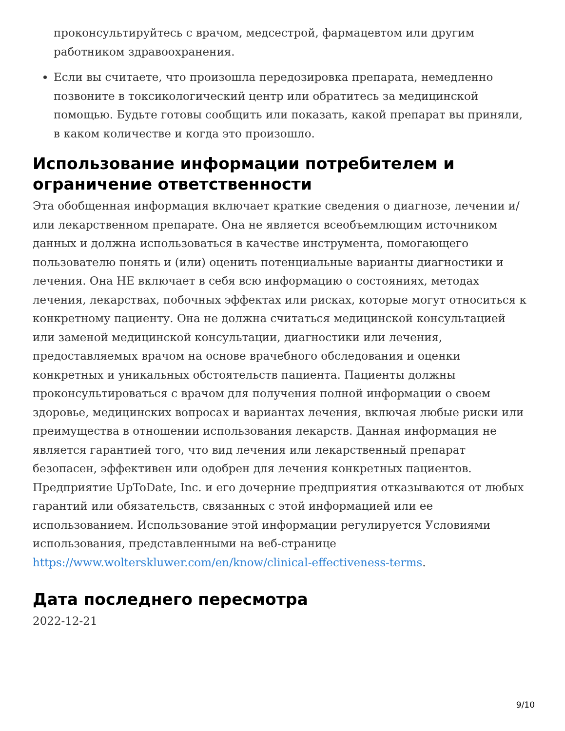проконсультируйтесь с врачом, медсестрой, фармацевтом или другим работником здравоохранения.
Если вы считаете, что произошла передозировка препарата, немедленно позвоните в токсикологический центр или обратитесь за медицинской помощью. Будьте готовы сообщить или показать, какой препарат вы приняли, в каком количестве и когда это произошло.
Использование информации потребителем и ограничение ответственности
Эта обобщенная информация включает краткие сведения о диагнозе, лечении и/или лекарственном препарате. Она не является всеобъемлющим источником данных и должна использоваться в качестве инструмента, помогающего пользователю понять и (или) оценить потенциальные варианты диагностики и лечения. Она НЕ включает в себя всю информацию о состояниях, методах лечения, лекарствах, побочных эффектах или рисках, которые могут относиться к конкретному пациенту. Она не должна считаться медицинской консультацией или заменой медицинской консультации, диагностики или лечения, предоставляемых врачом на основе врачебного обследования и оценки конкретных и уникальных обстоятельств пациента. Пациенты должны проконсультироваться с врачом для получения полной информации о своем здоровье, медицинских вопросах и вариантах лечения, включая любые риски или преимущества в отношении использования лекарств. Данная информация не является гарантией того, что вид лечения или лекарственный препарат безопасен, эффективен или одобрен для лечения конкретных пациентов. Предприятие UpToDate, Inc. и его дочерние предприятия отказываются от любых гарантий или обязательств, связанных с этой информацией или ее использованием. Использование этой информации регулируется Условиями использования, представленными на веб-странице https://www.wolterskluwer.com/en/know/clinical-effectiveness-terms.
Дата последнего пересмотра
2022-12-21
9/10